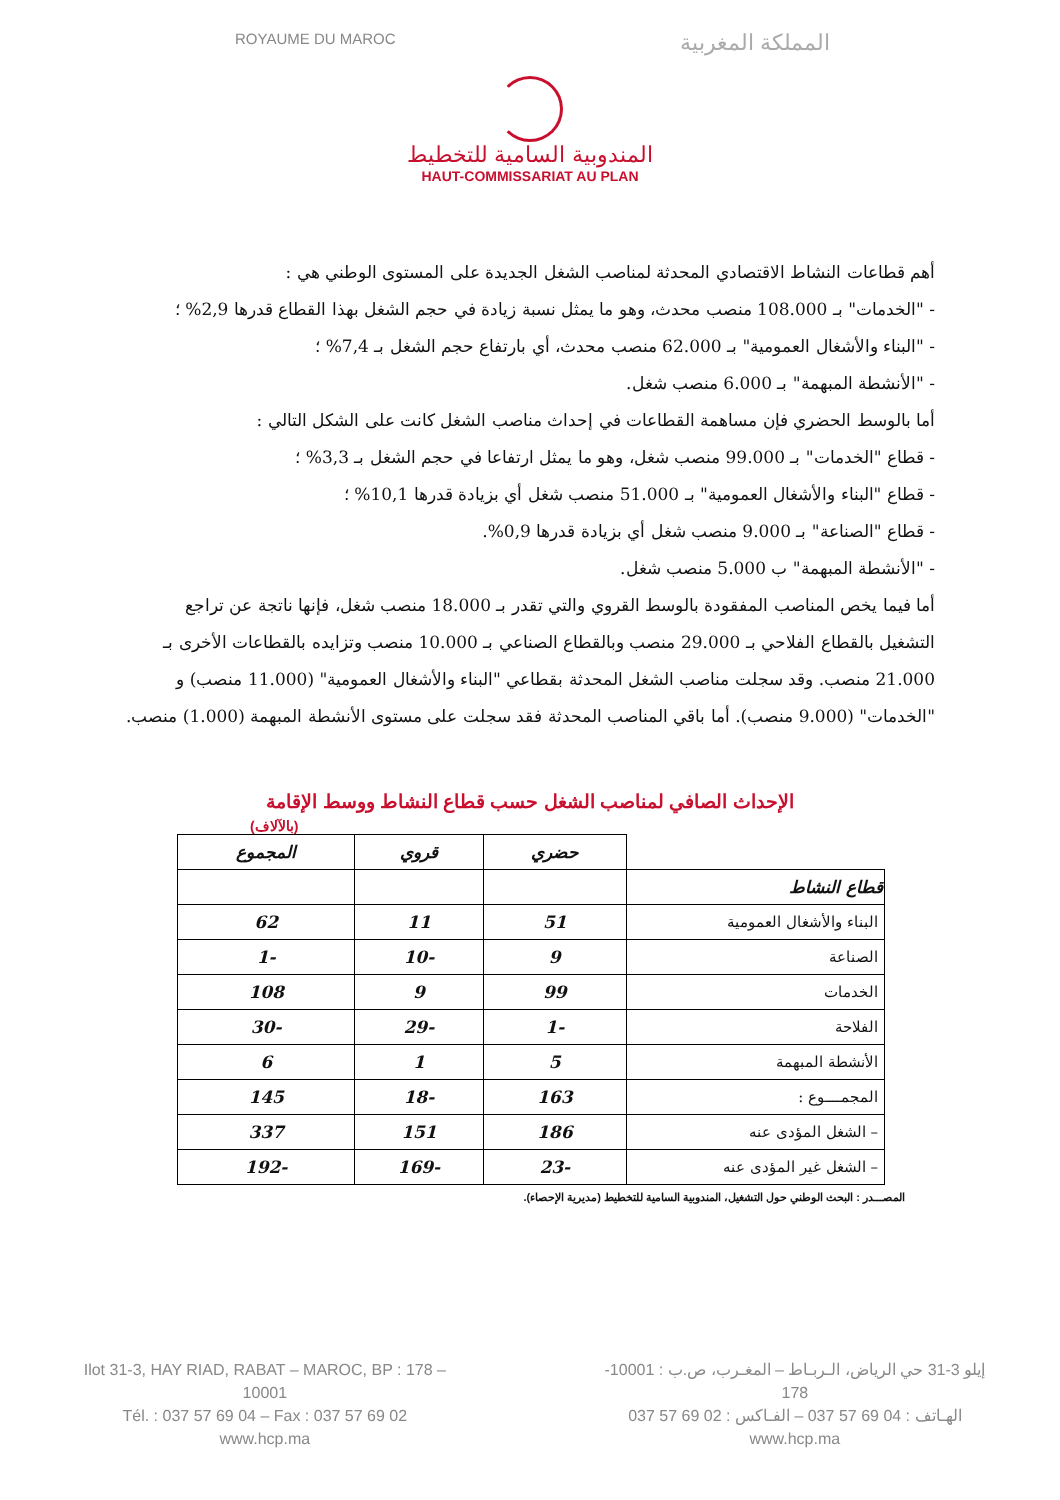ROYAUME DU MAROC المملكة المغربية
المندوبية السامية للتخطيط
HAUT-COMMISSARIAT AU PLAN
أهم قطاعات النشاط الاقتصادي المحدثة لمناصب الشغل الجديدة على المستوى الوطني هي :
- "الخدمات" بـ 108.000 منصب محدث، وهو ما يمثل نسبة زيادة في حجم الشغل بهذا القطاع قدرها 2,9% ؛
- "البناء والأشغال العمومية" بـ 62.000 منصب محدث، أي بارتفاع حجم الشغل بـ 7,4% ؛
- "الأنشطة المبهمة" بـ 6.000 منصب شغل.
أما بالوسط الحضري فإن مساهمة القطاعات في إحداث مناصب الشغل كانت على الشكل التالي :
- قطاع "الخدمات" بـ 99.000 منصب شغل، وهو ما يمثل ارتفاعا في حجم الشغل بـ 3,3% ؛
- قطاع "البناء والأشغال العمومية" بـ 51.000 منصب شغل أي بزيادة قدرها 10,1% ؛
- قطاع "الصناعة" بـ 9.000 منصب شغل أي بزيادة قدرها 0,9%.
- "الأنشطة المبهمة" ب 5.000 منصب شغل.
أما فيما يخص المناصب المفقودة بالوسط القروي والتي تقدر بـ 18.000 منصب شغل، فإنها ناتجة عن تراجع التشغيل بالقطاع الفلاحي بـ 29.000 منصب وبالقطاع الصناعي بـ 10.000 منصب وتزايده بالقطاعات الأخرى بـ 21.000 منصب. وقد سجلت مناصب الشغل المحدثة بقطاعي "البناء والأشغال العمومية" (11.000 منصب) و "الخدمات" (9.000 منصب). أما باقي المناصب المحدثة فقد سجلت على مستوى الأنشطة المبهمة (1.000) منصب.
الإحداث الصافي لمناصب الشغل حسب قطاع النشاط ووسط الإقامة
(بالآلاف)
| | حضري | قروي | المجموع |
| قطاع النشاط | | | |
| البناء والأشغال العمومية | 51 | 11 | 62 |
| الصناعة | 9 | -10 | -1 |
| الخدمات | 99 | 9 | 108 |
| الفلاحة | -1 | -29 | -30 |
| الأنشطة المبهمة | 5 | 1 | 6 |
| المجمــــوع : | 163 | -18 | 145 |
| – الشغل المؤدى عنه | 186 | 151 | 337 |
| – الشغل غير المؤدى عنه | -23 | -169 | -192 |
المصـــدر : البحث الوطني حول التشغيل، المندوبية السامية للتخطيط (مديرية الإحصاء).
Ilot 31-3, HAY RIAD, RABAT – MAROC, BP : 178 – 10001
Tél. : 037 57 69 04 – Fax : 037 57 69 02
www.hcp.ma
إيلو 3-31 حي الرياض، الـربـاط – المغـرب، ص.ب : 10001- 178
الهـاتف : 04 69 57 037 – الفـاكس : 02 69 57 037
www.hcp.ma